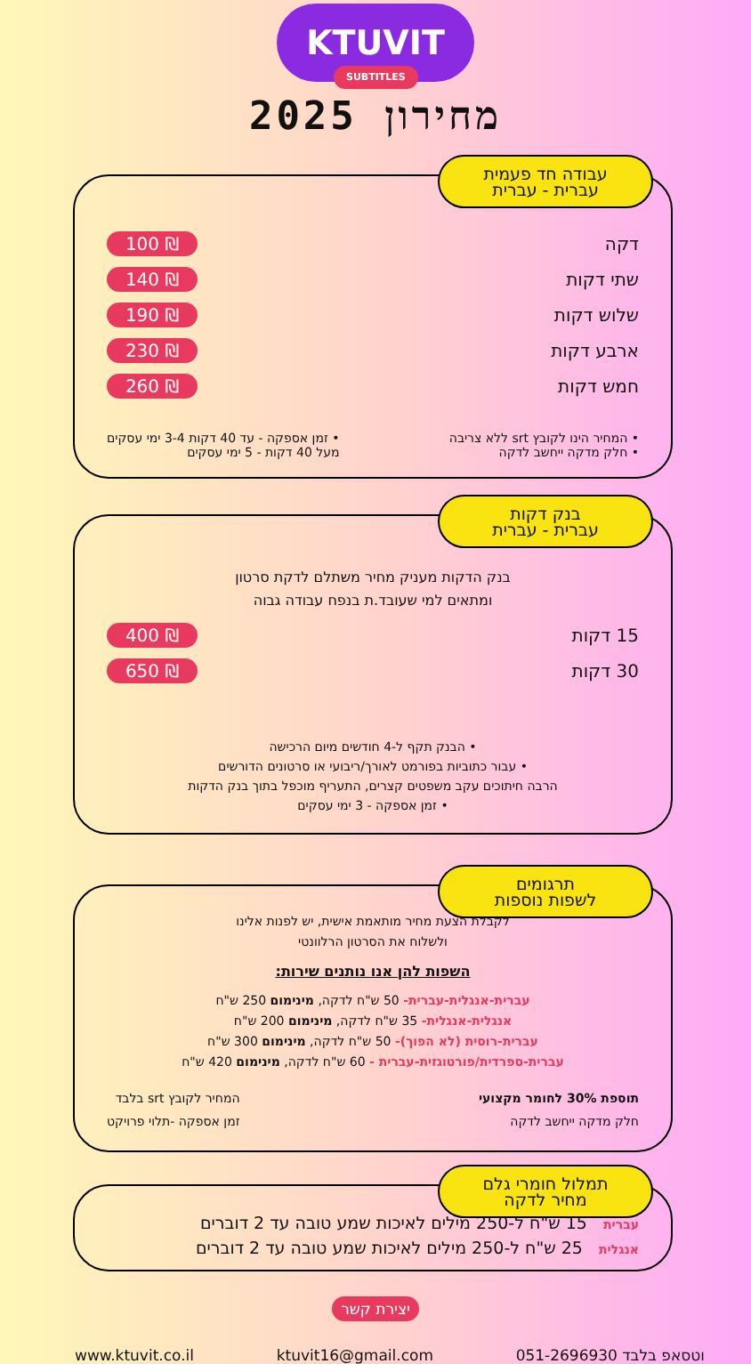KTUVIT
SUBTITLES
מחירון 2025
עבודה חד פעמית
עברית - עברית
דקה ₪ 100
שתי דקות ₪ 140
שלוש דקות ₪ 190
ארבע דקות ₪ 230
חמש דקות ₪ 260
• המחיר הינו לקובץ srt ללא צריבה
• חלק מדקה ייחשב לדקה
• זמן אספקה - עד 40 דקות 3-4 ימי עסקים
מעל 40 דקות - 5 ימי עסקים
בנק דקות
עברית - עברית
בנק הדקות מעניק מחיר משתלם לדקת סרטון
ומתאים למי שעובד.ת בנפח עבודה גבוה
15 דקות ₪ 400
30 דקות ₪ 650
• הבנק תקף ל-4 חודשים מיום הרכישה
• עבור כתוביות בפורמט לאורך/ריבועי או סרטונים הדורשים
הרבה חיתוכים עקב משפטים קצרים, התעריף מוכפל בתוך בנק הדקות
• זמן אספקה - 3 ימי עסקים
תרגומים
לשפות נוספות
לקבלת הצעת מחיר מותאמת אישית, יש לפנות אלינו
ולשלוח את הסרטון הרלוונטי
השפות להן אנו נותנים שירות:
עברית-אנגלית-עברית- 50 ש"ח לדקה, מינימום 250 ש"ח
אנגלית-אנגלית- 35 ש"ח לדקה, מינימום 200 ש"ח
עברית-רוסית (לא הפוך)- 50 ש"ח לדקה, מינימום 300 ש"ח
עברית-ספרדית/פורטוגזית-עברית - 60 ש"ח לדקה, מינימום 420 ש"ח
תוספת 30% לחומר מקצועי
חלק מדקה ייחשב לדקה
המחיר לקובץ srt בלבד
זמן אספקה -תלוי פרויקט
תמלול חומרי גלם
מחיר לדקה
עברית 15 ש"ח ל-250 מילים לאיכות שמע טובה עד 2 דוברים
אנגלית 25 ש"ח ל-250 מילים לאיכות שמע טובה עד 2 דוברים
יצירת קשר
וטסאפ בלבד 051-2696930 ktuvit16@gmail.com www.ktuvit.co.il